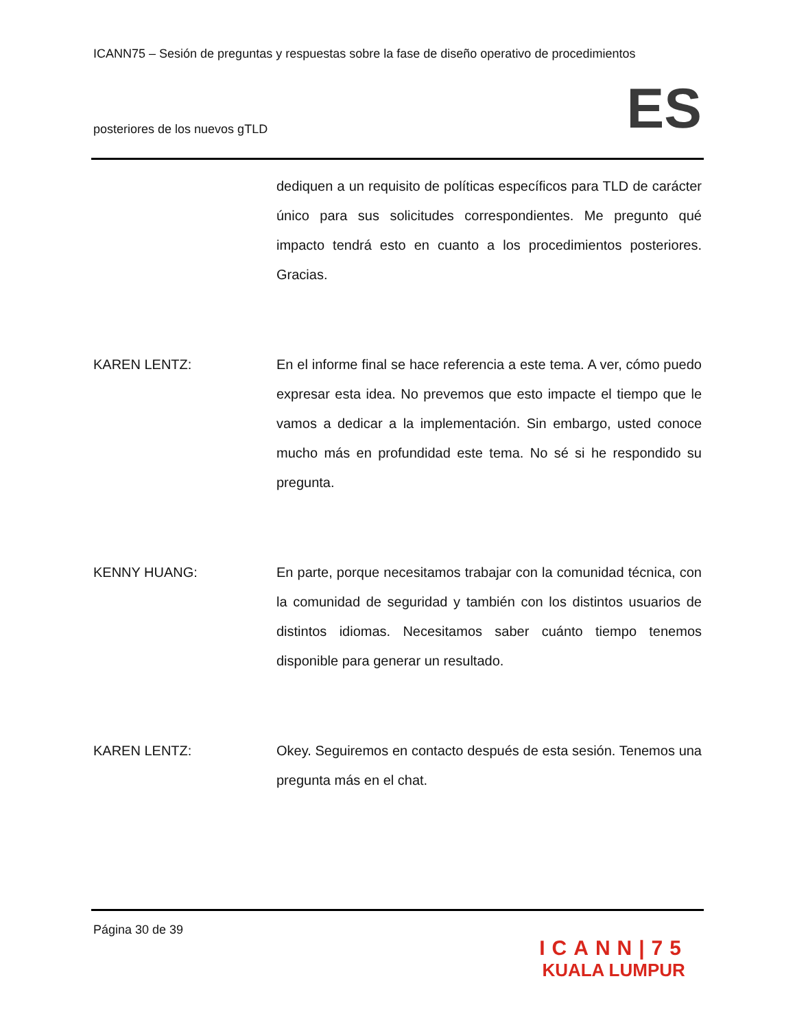ICANN75 – Sesión de preguntas y respuestas sobre la fase de diseño operativo de procedimientos
posteriores de los nuevos gTLD ES
dediquen a un requisito de políticas específicos para TLD de carácter único para sus solicitudes correspondientes. Me pregunto qué impacto tendrá esto en cuanto a los procedimientos posteriores. Gracias.
KAREN LENTZ: En el informe final se hace referencia a este tema. A ver, cómo puedo expresar esta idea. No prevemos que esto impacte el tiempo que le vamos a dedicar a la implementación. Sin embargo, usted conoce mucho más en profundidad este tema. No sé si he respondido su pregunta.
KENNY HUANG: En parte, porque necesitamos trabajar con la comunidad técnica, con la comunidad de seguridad y también con los distintos usuarios de distintos idiomas. Necesitamos saber cuánto tiempo tenemos disponible para generar un resultado.
KAREN LENTZ: Okey. Seguiremos en contacto después de esta sesión. Tenemos una pregunta más en el chat.
Página 30 de 39
ICANN|75
KUALA LUMPUR